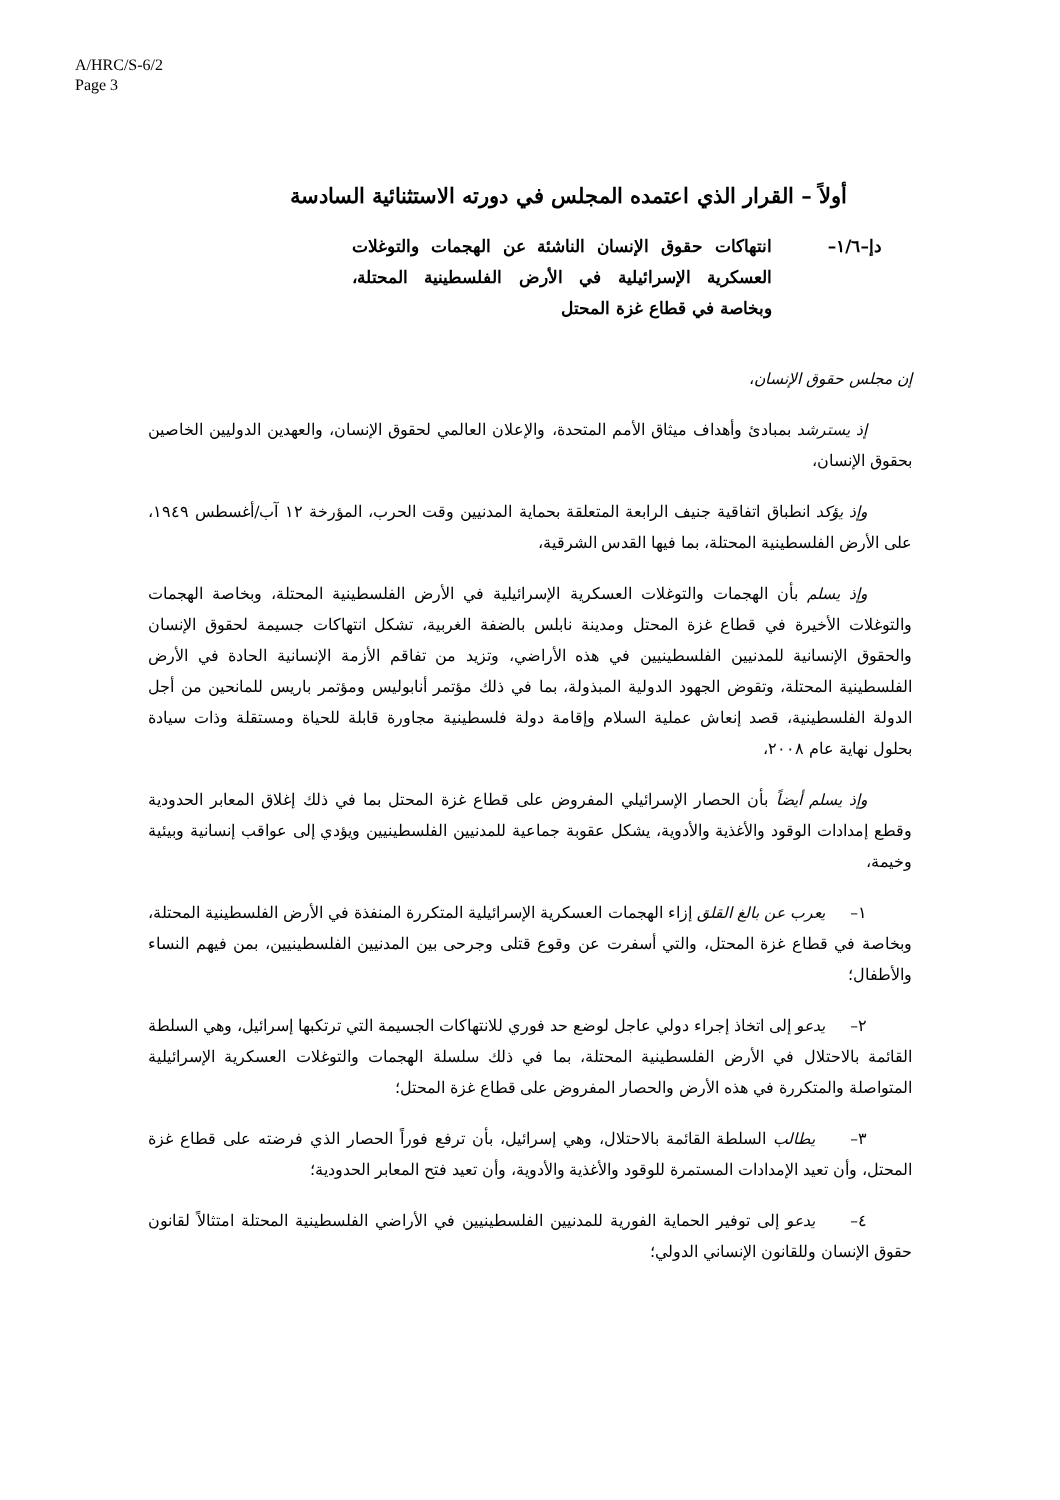A/HRC/S-6/2
Page 3
أولاً – القرار الذي اعتمده المجلس في دورته الاستثنائية السادسة
دإ–١/٦– انتهاكات حقوق الإنسان الناشئة عن الهجمات والتوغلات العسكرية الإسرائيلية في الأرض الفلسطينية المحتلة، وبخاصة في قطاع غزة المحتل
إن مجلس حقوق الإنسان،
إذ يسترشد بمبادئ وأهداف ميثاق الأمم المتحدة، والإعلان العالمي لحقوق الإنسان، والعهدين الدوليين الخاصين بحقوق الإنسان،
وإذ يؤكد انطباق اتفاقية جنيف الرابعة المتعلقة بحماية المدنيين وقت الحرب، المؤرخة ١٢ آب/أغسطس ١٩٤٩، على الأرض الفلسطينية المحتلة، بما فيها القدس الشرقية،
وإذ يسلم بأن الهجمات والتوغلات العسكرية الإسرائيلية في الأرض الفلسطينية المحتلة، وبخاصة الهجمات والتوغلات الأخيرة في قطاع غزة المحتل ومدينة نابلس بالضفة الغربية، تشكل انتهاكات جسيمة لحقوق الإنسان والحقوق الإنسانية للمدنيين الفلسطينيين في هذه الأراضي، وتزيد من تفاقم الأزمة الإنسانية الحادة في الأرض الفلسطينية المحتلة، وتقوض الجهود الدولية المبذولة، بما في ذلك مؤتمر أنابوليس ومؤتمر باريس للمانحين من أجل الدولة الفلسطينية، قصد إنعاش عملية السلام وإقامة دولة فلسطينية مجاورة قابلة للحياة ومستقلة وذات سيادة بحلول نهاية عام ٢٠٠٨،
وإذ يسلم أيضاً بأن الحصار الإسرائيلي المفروض على قطاع غزة المحتل بما في ذلك إغلاق المعابر الحدودية وقطع إمدادات الوقود والأغذية والأدوية، يشكل عقوبة جماعية للمدنيين الفلسطينيين ويؤدي إلى عواقب إنسانية وبيئية وخيمة،
١– يعرب عن بالغ القلق إزاء الهجمات العسكرية الإسرائيلية المتكررة المنفذة في الأرض الفلسطينية المحتلة، وبخاصة في قطاع غزة المحتل، والتي أسفرت عن وقوع قتلى وجرحى بين المدنيين الفلسطينيين، بمن فيهم النساء والأطفال؛
٢– يدعو إلى اتخاذ إجراء دولي عاجل لوضع حد فوري للانتهاكات الجسيمة التي ترتكبها إسرائيل، وهي السلطة القائمة بالاحتلال في الأرض الفلسطينية المحتلة، بما في ذلك سلسلة الهجمات والتوغلات العسكرية الإسرائيلية المتواصلة والمتكررة في هذه الأرض والحصار المفروض على قطاع غزة المحتل؛
٣– يطالب السلطة القائمة بالاحتلال، وهي إسرائيل، بأن ترفع فوراً الحصار الذي فرضته على قطاع غزة المحتل، وأن تعيد الإمدادات المستمرة للوقود والأغذية والأدوية، وأن تعيد فتح المعابر الحدودية؛
٤– يدعو إلى توفير الحماية الفورية للمدنيين الفلسطينيين في الأراضي الفلسطينية المحتلة امتثالاً لقانون حقوق الإنسان وللقانون الإنساني الدولي؛